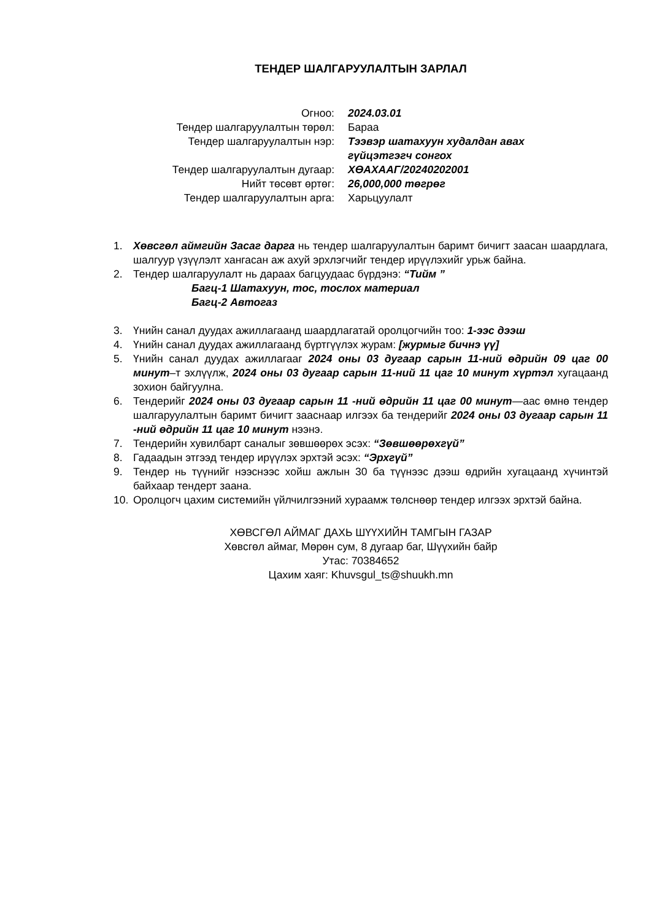ТЕНДЕР ШАЛГАРУУЛАЛТЫН ЗАРЛАЛ
| Огноо: | 2024.03.01 |
| Тендер шалгаруулалтын төрөл: | Бараа |
| Тендер шалгаруулалтын нэр: | Тээвэр шатахуун худалдан авах гүйцэтгэгч сонгох |
| Тендер шалгаруулалтын дугаар: | ХӨАХААГ/20240202001 |
| Нийт төсөвт өртөг: | 26,000,000 төгрөг |
| Тендер шалгаруулалтын арга: | Харьцуулалт |
1. Хөвсгөл аймгийн Засаг дарга нь тендер шалгаруулалтын баримт бичигт заасан шаардлага, шалгуур үзүүлэлт хангасан аж ахуй эрхлэгчийг тендер ирүүлэхийг урьж байна.
2. Тендер шалгаруулалт нь дараах багцуудаас бүрдэнэ: “Тийм ”
Багц-1 Шатахуун, тос, тослох материал
Багц-2 Автогаз
3. Үнийн санал дуудах ажиллагаанд шаардлагатай оролцогчийн тоо: 1-ээс дээш
4. Үнийн санал дуудах ажиллагаанд бүртгүүлэх журам: [журмыг бичнэ үү]
5. Үнийн санал дуудах ажиллагааг 2024 оны 03 дугаар сарын 11-ний өдрийн 09 цаг 00 минут–т эхлүүлж, 2024 оны 03 дугаар сарын 11-ний 11 цаг 10 минут хүртэл хугацаанд зохион байгуулна.
6. Тендерийг 2024 оны 03 дугаар сарын 11 -ний өдрийн 11 цаг 00 минут—аас өмнө тендер шалгаруулалтын баримт бичигт зааснаар илгээх ба тендерийг 2024 оны 03 дугаар сарын 11 -ний өдрийн 11 цаг 10 минут нээнэ.
7. Тендерийн хувилбарт саналыг зөвшөөрөх эсэх: “Зөвшөөрөхгүй”
8. Гадаадын этгээд тендер ирүүлэх эрхтэй эсэх: “Эрхгүй”
9. Тендер нь түүнийг нээснээс хойш ажлын 30 ба түүнээс дээш өдрийн хугацаанд хүчинтэй байхаар тендерт заана.
10. Оролцогч цахим системийн үйлчилгээний хураамж төлснөөр тендер илгээх эрхтэй байна.
ХӨВСГӨЛ АЙМАГ ДАХЬ ШҮҮХИЙН ТАМГЫН ГАЗАР
Хөвсгөл аймаг, Мөрөн сум, 8 дугаар баг, Шүүхийн байр
Утас: 70384652
Цахим хаяг: Khuvsgul_ts@shuukh.mn